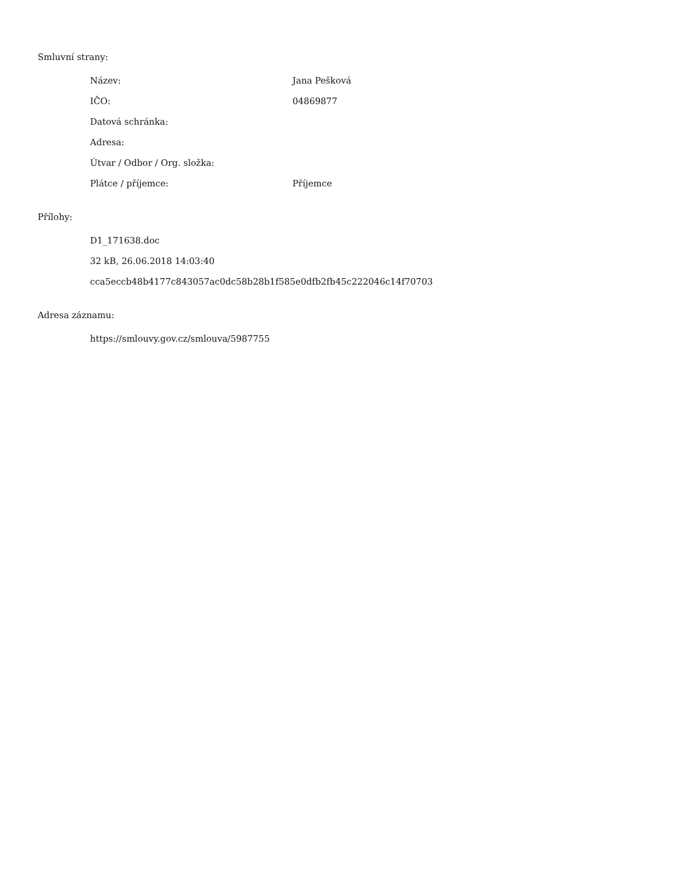Smluvní strany:
| Název: | Jana Pešková |
| IČO: | 04869877 |
| Datová schránka: | |
| Adresa: | |
| Útvar / Odbor / Org. složka: | |
| Plátce / příjemce: | Příjemce |
Přílohy:
D1_171638.doc
32 kB, 26.06.2018 14:03:40
cca5eccb48b4177c843057ac0dc58b28b1f585e0dfb2fb45c222046c14f70703
Adresa záznamu:
https://smlouvy.gov.cz/smlouva/5987755